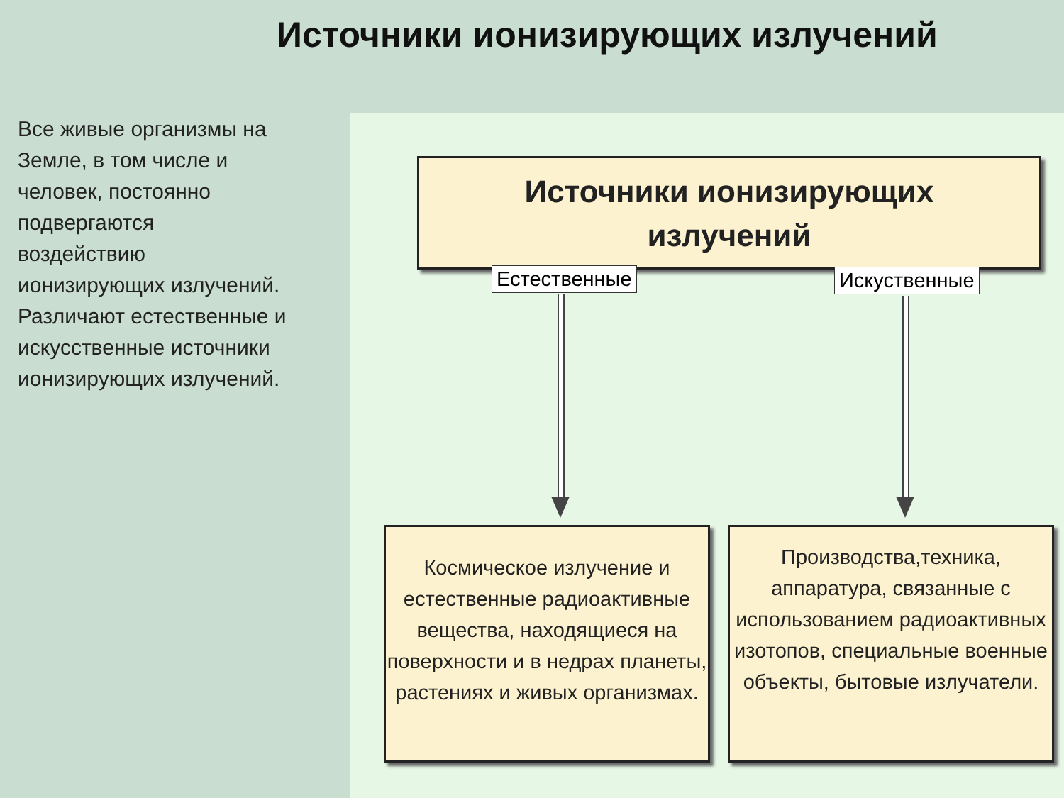Источники ионизирующих излучений
Все живые организмы на Земле, в том числе и человек, постоянно подвергаются воздействию ионизирующих излучений. Различают естественные и искусственные источники ионизирующих излучений.
Источники ионизирующих
излучений
Естественные Искуственные
Космическое излучение и естественные радиоактивные вещества, находящиеся на поверхности и в недрах планеты, растениях и живых организмах.
Производства,техника, аппаратура, связанные с использованием радиоактивных изотопов, специальные военные объекты, бытовые излучатели.